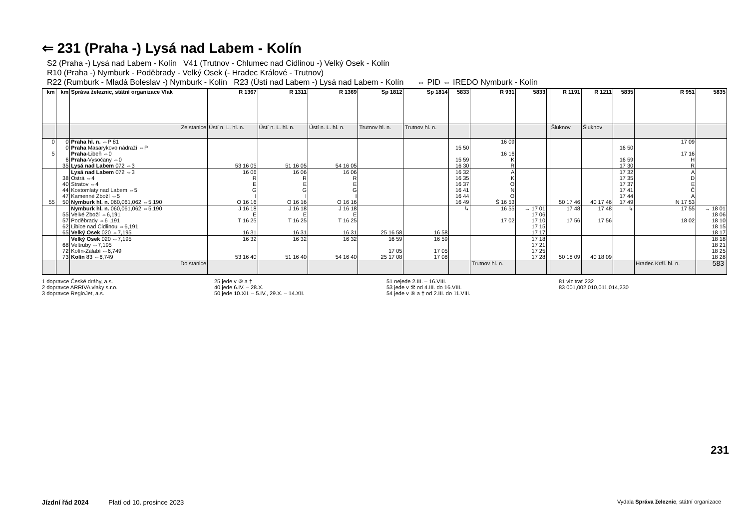⇐ 231 (Praha -) Lysá nad Labem - Kolín
S2 (Praha -) Lysá nad Labem - Kolín V41 (Trutnov - Chlumec nad Cidlinou -) Velký Osek - Kolín
R10 (Praha -) Nymburk - Poděbrady - Velký Osek (- Hradec Králové - Trutnov)
R22 (Rumburk - Mladá Boleslav -) Nymburk - Kolín R23 (Ústí nad Labem -) Lysá nad Labem - Kolín ⇔ PID ⇔ IREDO Nymburk - Kolín
| km | km | Správa železnic, státní organizace Vlak | R 1367 | R 1311 | R 1369 | Sp 1812 | Sp 1814 | 5833 | R 931 | 5833 | | R 1191 | R 1211 | 5835 | R 951 | 5835 |
| --- | --- | --- | --- | --- | --- | --- | --- | --- | --- | --- | --- | --- | --- | --- | --- | --- |
| | | Ze stanice | Ústí n. L. hl. n. | Ústí n. L. hl. n. | Ústí n. L. hl. n. | Trutnov hl. n. | Trutnov hl. n. | | | | | Šluknov | Šluknov | | | |
| 0 5 | 0 0 6 35 | Praha hl. n. ⇔P 81 Praha Masarykovo nádraží ⇔P Praha -Libeň ⇔0 Praha -Vysočany ⇔0 Lysá nad Labem 072 ⇔3 | 53 16 05 | 51 16 05 | 54 16 05 | | | 15 50 15 59 16 30 | 16 09 16 16 K R | | | | | 16 50 16 59 17 30 | 17 09 17 16 H R | |
| 55 | 38 40 44 47 50 | Lysá nad Labem 072 ⇔3 Ostrá ⇔4 Stratov ⇔4 Kostomlaty nad Labem ⇔5 Kamenné Zboží ⇔5 Nymburk hl. n. 060,061,062 ⇔5,190 | 16 06 R E G I O 16 16 | 16 06 R E G I O 16 16 | 16 06 R E G I O 16 16 | | | 16 32 16 35 16 37 16 41 16 44 16 49 | A K O N O Š 16 53 | | | 50 17 46 | 40 17 46 | 17 32 17 35 17 37 17 41 17 44 17 49 | A D E Č A N 17 53 | |
| | 55 57 62 65 | Nymburk hl. n. 060,061,062 ⇔5,190 Velké Zboží ⇔6,191 Poděbrady ⇔6 ,191 Libice nad Cidlinou ⇔6,191 Velký Osek 020 ⇔7,195 | J 16 18 E T 16 25 16 31 | J 16 18 E T 16 25 16 31 | J 16 18 E T 16 25 16 31 | 25 16 58 | 16 58 | ↳ | 16 55 17 02 | → 17 01 17 06 17 10 17 15 17 17 | | 17 48 17 56 | 17 48 17 56 | ↳ | 17 55 18 02 | → 18 01 18 06 18 10 18 15 18 17 |
| | 68 72 73 | Velký Osek 020 ⇔7,195 Veltruby ⇔7,195 Kolín-Zálabí ⇔6,749 Kolín 83 ⇔6,749 | 16 32 53 16 40 | 16 32 51 16 40 | 16 32 54 16 40 | 16 59 17 05 25 17 08 | 16 59 17 05 17 08 | | | 17 18 17 21 17 25 17 28 | | 50 18 09 | 40 18 09 | | | 18 18 18 21 18 25 18 28 |
| | | Do stanice | | | | | | | Trutnov hl. n. | | | | | | Hradec Král. hl. n. | |
1 dopravce České dráhy, a.s.
2 dopravce ARRIVA vlaky s.r.o.
3 dopravce RegioJet, a.s.
25 jede v ⑥ a †
40 jede 6.IV. – 28.X.
50 jede 10.XII. – 5.IV., 29.X. – 14.XII.
51 nejede 2.III. – 16.VIII.
53 jede v ⚒ od 4.III. do 16.VIII.
54 jede v ⑥ a † od 2.III. do 11.VIII.
81 viz trať 232
83 001,002,010,011,014,230
583
231
Jízdní řád 2024 Platí od 10. prosince 2023 Vydala Správa železnic, státní organizace